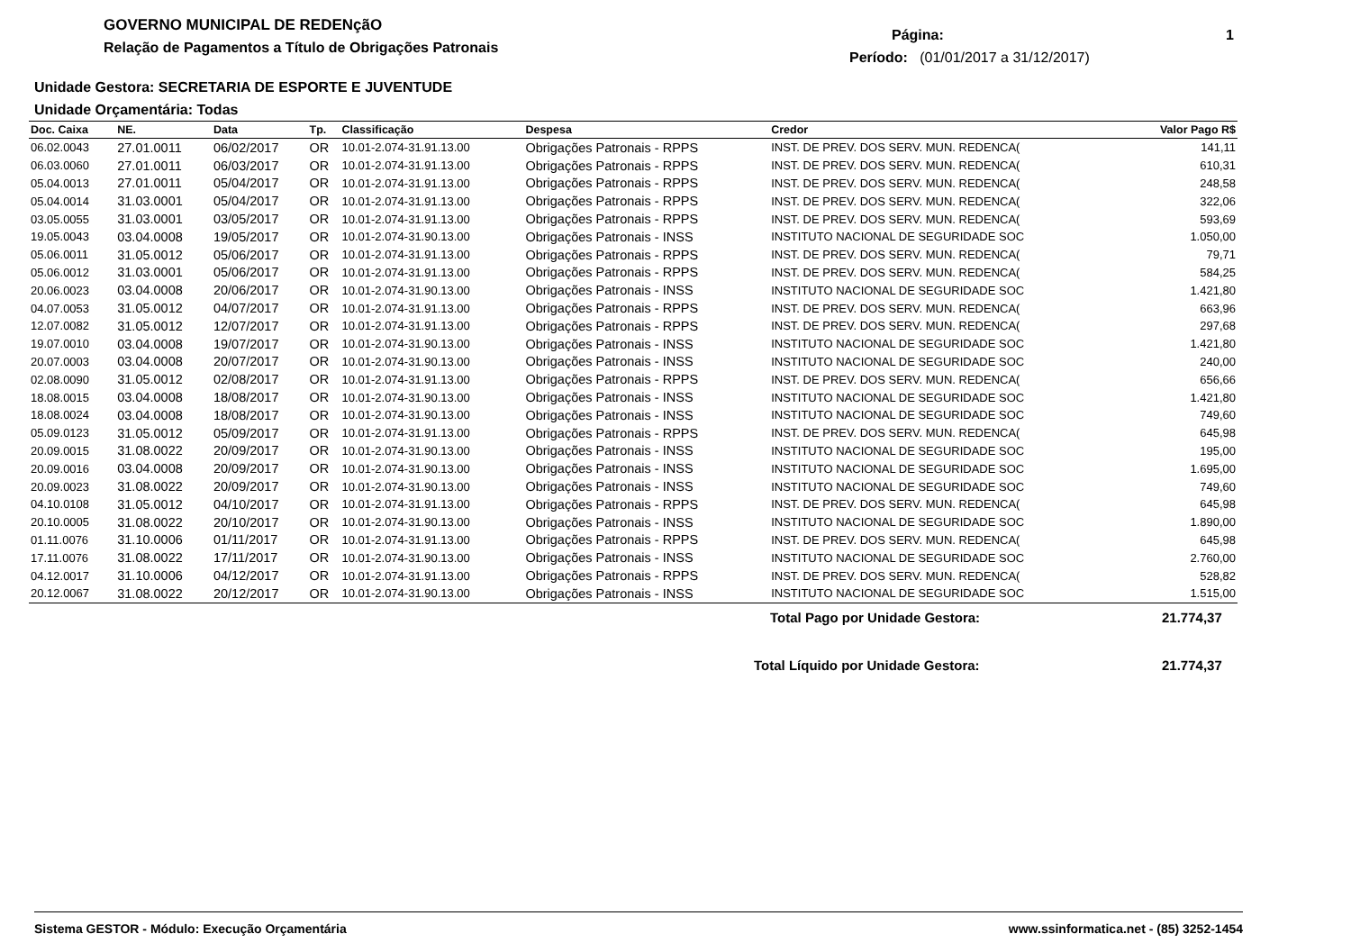GOVERNO MUNICIPAL DE REDENçãO
Relação de Pagamentos a Título de Obrigações Patronais
Página: 1
Período: (01/01/2017 a 31/12/2017)
Unidade Gestora: SECRETARIA DE ESPORTE E JUVENTUDE
Unidade Orçamentária: Todas
| Doc. Caixa | NE. | Data | Tp. | Classificação | Despesa | Credor | Valor Pago R$ |
| --- | --- | --- | --- | --- | --- | --- | --- |
| 06.02.0043 | 27.01.0011 | 06/02/2017 | OR | 10.01-2.074-31.91.13.00 | Obrigações Patronais - RPPS | INST. DE PREV. DOS SERV. MUN. REDENCA( | 141,11 |
| 06.03.0060 | 27.01.0011 | 06/03/2017 | OR | 10.01-2.074-31.91.13.00 | Obrigações Patronais - RPPS | INST. DE PREV. DOS SERV. MUN. REDENCA( | 610,31 |
| 05.04.0013 | 27.01.0011 | 05/04/2017 | OR | 10.01-2.074-31.91.13.00 | Obrigações Patronais - RPPS | INST. DE PREV. DOS SERV. MUN. REDENCA( | 248,58 |
| 05.04.0014 | 31.03.0001 | 05/04/2017 | OR | 10.01-2.074-31.91.13.00 | Obrigações Patronais - RPPS | INST. DE PREV. DOS SERV. MUN. REDENCA( | 322,06 |
| 03.05.0055 | 31.03.0001 | 03/05/2017 | OR | 10.01-2.074-31.91.13.00 | Obrigações Patronais - RPPS | INST. DE PREV. DOS SERV. MUN. REDENCA( | 593,69 |
| 19.05.0043 | 03.04.0008 | 19/05/2017 | OR | 10.01-2.074-31.90.13.00 | Obrigações Patronais - INSS | INSTITUTO NACIONAL DE SEGURIDADE SOC | 1.050,00 |
| 05.06.0011 | 31.05.0012 | 05/06/2017 | OR | 10.01-2.074-31.91.13.00 | Obrigações Patronais - RPPS | INST. DE PREV. DOS SERV. MUN. REDENCA( | 79,71 |
| 05.06.0012 | 31.03.0001 | 05/06/2017 | OR | 10.01-2.074-31.91.13.00 | Obrigações Patronais - RPPS | INST. DE PREV. DOS SERV. MUN. REDENCA( | 584,25 |
| 20.06.0023 | 03.04.0008 | 20/06/2017 | OR | 10.01-2.074-31.90.13.00 | Obrigações Patronais - INSS | INSTITUTO NACIONAL DE SEGURIDADE SOC | 1.421,80 |
| 04.07.0053 | 31.05.0012 | 04/07/2017 | OR | 10.01-2.074-31.91.13.00 | Obrigações Patronais - RPPS | INST. DE PREV. DOS SERV. MUN. REDENCA( | 663,96 |
| 12.07.0082 | 31.05.0012 | 12/07/2017 | OR | 10.01-2.074-31.91.13.00 | Obrigações Patronais - RPPS | INST. DE PREV. DOS SERV. MUN. REDENCA( | 297,68 |
| 19.07.0010 | 03.04.0008 | 19/07/2017 | OR | 10.01-2.074-31.90.13.00 | Obrigações Patronais - INSS | INSTITUTO NACIONAL DE SEGURIDADE SOC | 1.421,80 |
| 20.07.0003 | 03.04.0008 | 20/07/2017 | OR | 10.01-2.074-31.90.13.00 | Obrigações Patronais - INSS | INSTITUTO NACIONAL DE SEGURIDADE SOC | 240,00 |
| 02.08.0090 | 31.05.0012 | 02/08/2017 | OR | 10.01-2.074-31.91.13.00 | Obrigações Patronais - RPPS | INST. DE PREV. DOS SERV. MUN. REDENCA( | 656,66 |
| 18.08.0015 | 03.04.0008 | 18/08/2017 | OR | 10.01-2.074-31.90.13.00 | Obrigações Patronais - INSS | INSTITUTO NACIONAL DE SEGURIDADE SOC | 1.421,80 |
| 18.08.0024 | 03.04.0008 | 18/08/2017 | OR | 10.01-2.074-31.90.13.00 | Obrigações Patronais - INSS | INSTITUTO NACIONAL DE SEGURIDADE SOC | 749,60 |
| 05.09.0123 | 31.05.0012 | 05/09/2017 | OR | 10.01-2.074-31.91.13.00 | Obrigações Patronais - RPPS | INST. DE PREV. DOS SERV. MUN. REDENCA( | 645,98 |
| 20.09.0015 | 31.08.0022 | 20/09/2017 | OR | 10.01-2.074-31.90.13.00 | Obrigações Patronais - INSS | INSTITUTO NACIONAL DE SEGURIDADE SOC | 195,00 |
| 20.09.0016 | 03.04.0008 | 20/09/2017 | OR | 10.01-2.074-31.90.13.00 | Obrigações Patronais - INSS | INSTITUTO NACIONAL DE SEGURIDADE SOC | 1.695,00 |
| 20.09.0023 | 31.08.0022 | 20/09/2017 | OR | 10.01-2.074-31.90.13.00 | Obrigações Patronais - INSS | INSTITUTO NACIONAL DE SEGURIDADE SOC | 749,60 |
| 04.10.0108 | 31.05.0012 | 04/10/2017 | OR | 10.01-2.074-31.91.13.00 | Obrigações Patronais - RPPS | INST. DE PREV. DOS SERV. MUN. REDENCA( | 645,98 |
| 20.10.0005 | 31.08.0022 | 20/10/2017 | OR | 10.01-2.074-31.90.13.00 | Obrigações Patronais - INSS | INSTITUTO NACIONAL DE SEGURIDADE SOC | 1.890,00 |
| 01.11.0076 | 31.10.0006 | 01/11/2017 | OR | 10.01-2.074-31.91.13.00 | Obrigações Patronais - RPPS | INST. DE PREV. DOS SERV. MUN. REDENCA( | 645,98 |
| 17.11.0076 | 31.08.0022 | 17/11/2017 | OR | 10.01-2.074-31.90.13.00 | Obrigações Patronais - INSS | INSTITUTO NACIONAL DE SEGURIDADE SOC | 2.760,00 |
| 04.12.0017 | 31.10.0006 | 04/12/2017 | OR | 10.01-2.074-31.91.13.00 | Obrigações Patronais - RPPS | INST. DE PREV. DOS SERV. MUN. REDENCA( | 528,82 |
| 20.12.0067 | 31.08.0022 | 20/12/2017 | OR | 10.01-2.074-31.90.13.00 | Obrigações Patronais - INSS | INSTITUTO NACIONAL DE SEGURIDADE SOC | 1.515,00 |
Total Pago por Unidade Gestora:
21.774,37
Total Líquido por Unidade Gestora:
21.774,37
Sistema GESTOR - Módulo: Execução Orçamentária www.ssinformatica.net - (85) 3252-1454